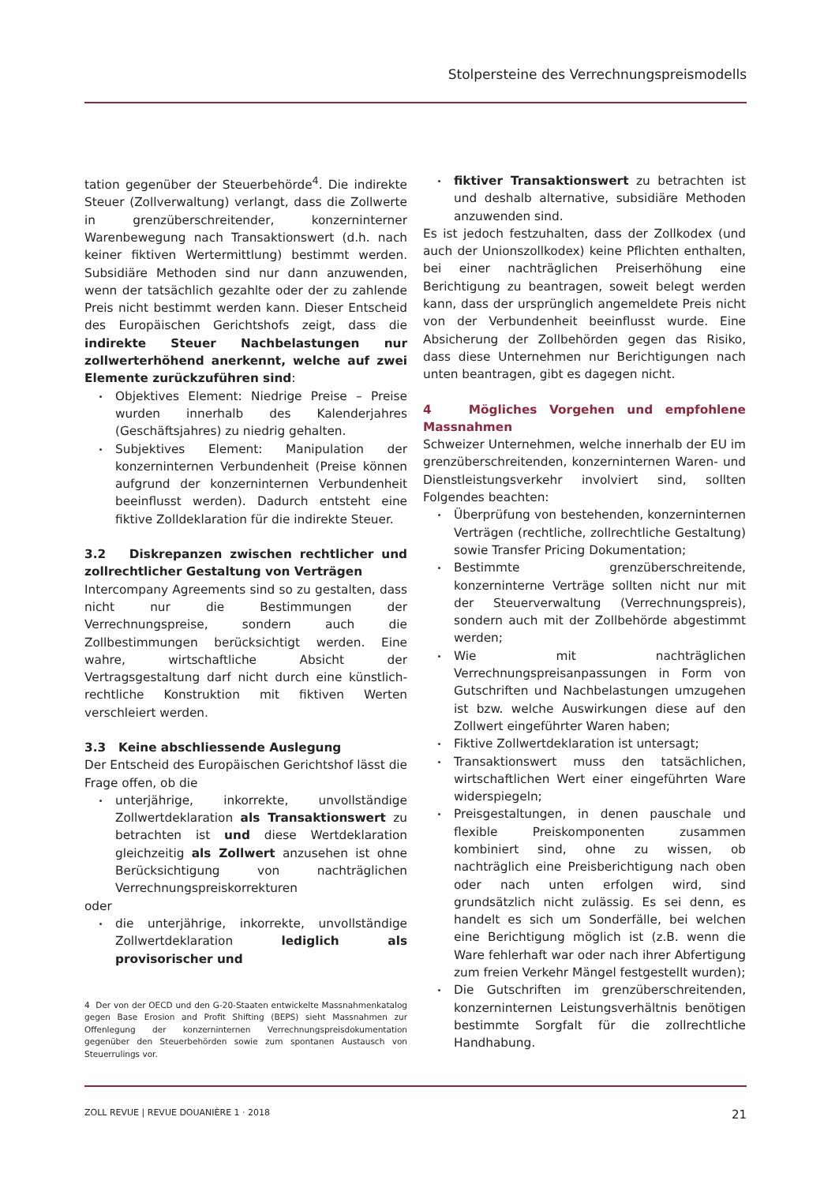Stolpersteine des Verrechnungspreismodells
tation gegenüber der Steuerbehörde<sup>4</sup>. Die indirekte Steuer (Zollverwaltung) verlangt, dass die Zollwerte in grenzüberschreitender, konzerninterner Warenbewegung nach Transaktionswert (d.h. nach keiner fiktiven Wertermittlung) bestimmt werden. Subsidiäre Methoden sind nur dann anzuwenden, wenn der tatsächlich gezahlte oder der zu zahlende Preis nicht bestimmt werden kann. Dieser Entscheid des Europäischen Gerichtshofs zeigt, dass die indirekte Steuer Nachbelastungen nur zollwerterhöhend anerkennt, welche auf zwei Elemente zurückzuführen sind:
Objektives Element: Niedrige Preise – Preise wurden innerhalb des Kalenderjahres (Geschäftsjahres) zu niedrig gehalten.
Subjektives Element: Manipulation der konzerninternen Verbundenheit (Preise können aufgrund der konzerninternen Verbundenheit beeinflusst werden). Dadurch entsteht eine fiktive Zolldeklaration für die indirekte Steuer.
3.2 Diskrepanzen zwischen rechtlicher und zollrechtlicher Gestaltung von Verträgen
Intercompany Agreements sind so zu gestalten, dass nicht nur die Bestimmungen der Verrechnungspreise, sondern auch die Zollbestimmungen berücksichtigt werden. Eine wahre, wirtschaftliche Absicht der Vertragsgestaltung darf nicht durch eine künstlich-rechtliche Konstruktion mit fiktiven Werten verschleiert werden.
3.3 Keine abschliessende Auslegung
Der Entscheid des Europäischen Gerichtshof lässt die Frage offen, ob die
unterjährige, inkorrekte, unvollständige Zollwertdeklaration als Transaktionswert zu betrachten ist und diese Wertdeklaration gleichzeitig als Zollwert anzusehen ist ohne Berücksichtigung von nachträglichen Verrechnungspreiskorrekturen
oder
die unterjährige, inkorrekte, unvollständige Zollwertdeklaration lediglich als provisorischer und
4 Der von der OECD und den G-20-Staaten entwickelte Massnahmenkatalog gegen Base Erosion and Profit Shifting (BEPS) sieht Massnahmen zur Offenlegung der konzerninternen Verrechnungspreisdokumentation gegenüber den Steuerbehörden sowie zum spontanen Austausch von Steuerrulings vor.
fiktiver Transaktionswert zu betrachten ist und deshalb alternative, subsidiäre Methoden anzuwenden sind.
Es ist jedoch festzuhalten, dass der Zollkodex (und auch der Unionszollkodex) keine Pflichten enthalten, bei einer nachträglichen Preiserhöhung eine Berichtigung zu beantragen, soweit belegt werden kann, dass der ursprünglich angemeldete Preis nicht von der Verbundenheit beeinflusst wurde. Eine Absicherung der Zollbehörden gegen das Risiko, dass diese Unternehmen nur Berichtigungen nach unten beantragen, gibt es dagegen nicht.
4 Mögliches Vorgehen und empfohlene Massnahmen
Schweizer Unternehmen, welche innerhalb der EU im grenzüberschreitenden, konzerninternen Waren- und Dienstleistungsverkehr involviert sind, sollten Folgendes beachten:
Überprüfung von bestehenden, konzerninternen Verträgen (rechtliche, zollrechtliche Gestaltung) sowie Transfer Pricing Dokumentation;
Bestimmte grenzüberschreitende, konzerninterne Verträge sollten nicht nur mit der Steuerverwaltung (Verrechnungspreis), sondern auch mit der Zollbehörde abgestimmt werden;
Wie mit nachträglichen Verrechnungspreisanpassungen in Form von Gutschriften und Nachbelastungen umzugehen ist bzw. welche Auswirkungen diese auf den Zollwert eingeführter Waren haben;
Fiktive Zollwertdeklaration ist untersagt;
Transaktionswert muss den tatsächlichen, wirtschaftlichen Wert einer eingeführten Ware widerspiegeln;
Preisgestaltungen, in denen pauschale und flexible Preiskomponenten zusammen kombiniert sind, ohne zu wissen, ob nachträglich eine Preisberichtigung nach oben oder nach unten erfolgen wird, sind grundsätzlich nicht zulässig. Es sei denn, es handelt es sich um Sonderfälle, bei welchen eine Berichtigung möglich ist (z.B. wenn die Ware fehlerhaft war oder nach ihrer Abfertigung zum freien Verkehr Mängel festgestellt wurden);
Die Gutschriften im grenzüberschreitenden, konzerninternen Leistungsverhältnis benötigen bestimmte Sorgfalt für die zollrechtliche Handhabung.
ZOLL REVUE | REVUE DOUANIÈRE 1 · 2018 21